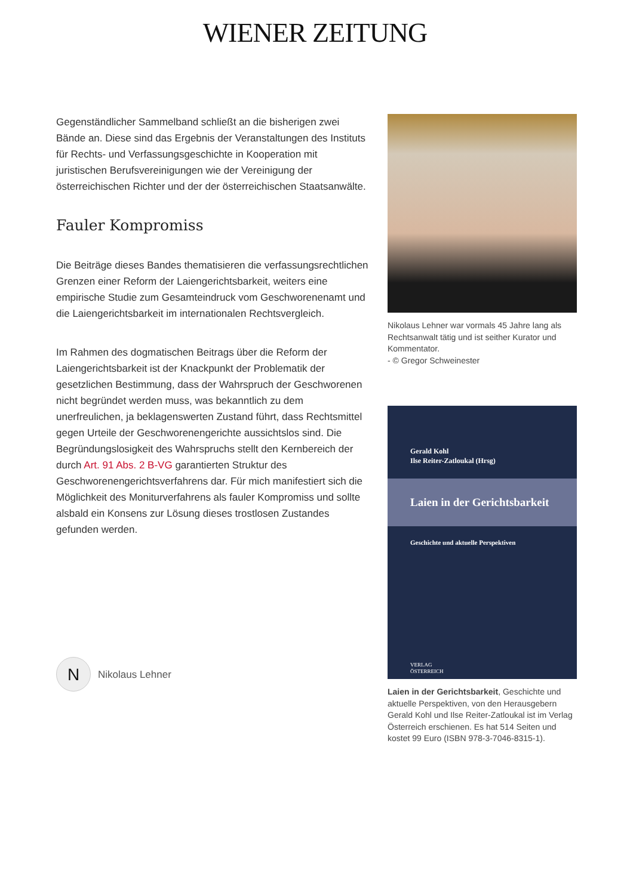WIENER ZEITUNG
Gegenständlicher Sammelband schließt an die bisherigen zwei Bände an. Diese sind das Ergebnis der Veranstaltungen des Instituts für Rechts- und Verfassungsgeschichte in Kooperation mit juristischen Berufsvereinigungen wie der Vereinigung der österreichischen Richter und der der österreichischen Staatsanwälte.
Fauler Kompromiss
Die Beiträge dieses Bandes thematisieren die verfassungsrechtlichen Grenzen einer Reform der Laiengerichtsbarkeit, weiters eine empirische Studie zum Gesamteindruck vom Geschworenenamt und die Laiengerichtsbarkeit im internationalen Rechtsvergleich.
Im Rahmen des dogmatischen Beitrags über die Reform der Laiengerichtsbarkeit ist der Knackpunkt der Problematik der gesetzlichen Bestimmung, dass der Wahrspruch der Geschworenen nicht begründet werden muss, was bekanntlich zu dem unerfreulichen, ja beklagenswerten Zustand führt, dass Rechtsmittel gegen Urteile der Geschworenengerichte aussichtslos sind. Die Begründungslosigkeit des Wahrspruchs stellt den Kernbereich der durch Art. 91 Abs. 2 B-VG garantierten Struktur des Geschworenengerichtsverfahrens dar. Für mich manifestiert sich die Möglichkeit des Moniturverfahrens als fauler Kompromiss und sollte alsbald ein Konsens zur Lösung dieses trostlosen Zustandes gefunden werden.
N
Nikolaus Lehner
Nikolaus Lehner war vormals 45 Jahre lang als Rechtsanwalt tätig und ist seither Kurator und Kommentator.
- © Gregor Schweinester
Gerald Kohl
Ilse Reiter-Zatloukal (Hrsg)
Laien in der Gerichtsbarkeit
Geschichte und aktuelle Perspektiven
VERLAG
ÖSTERREICH
Laien in der Gerichtsbarkeit, Geschichte und aktuelle Perspektiven, von den Herausgebern Gerald Kohl und Ilse Reiter-Zatloukal ist im Verlag Österreich erschienen. Es hat 514 Seiten und kostet 99 Euro (ISBN 978-3-7046-8315-1).